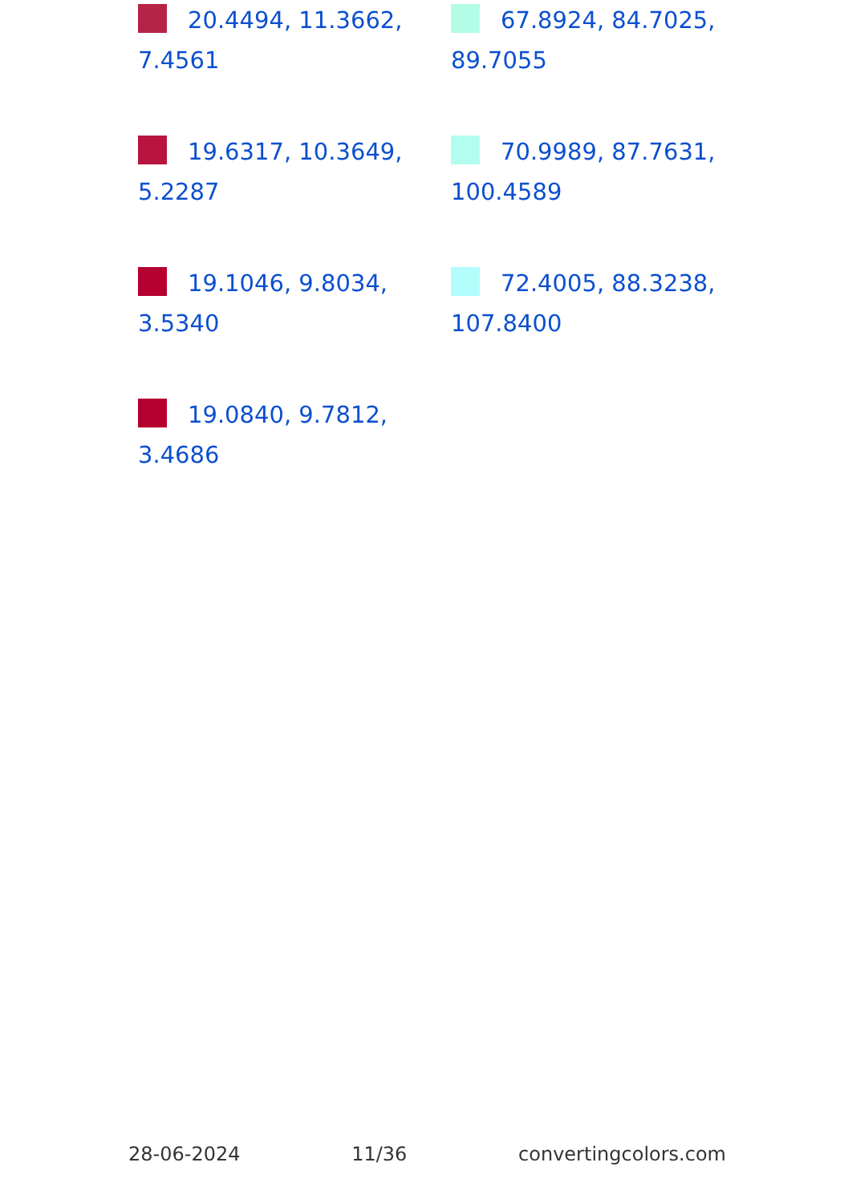20.4494, 11.3662, 7.4561
67.8924, 84.7025, 89.7055
19.6317, 10.3649, 5.2287
70.9989, 87.7631, 100.4589
19.1046, 9.8034, 3.5340
72.4005, 88.3238, 107.8400
19.0840, 9.7812, 3.4686
28-06-2024 11/36 convertingcolors.com